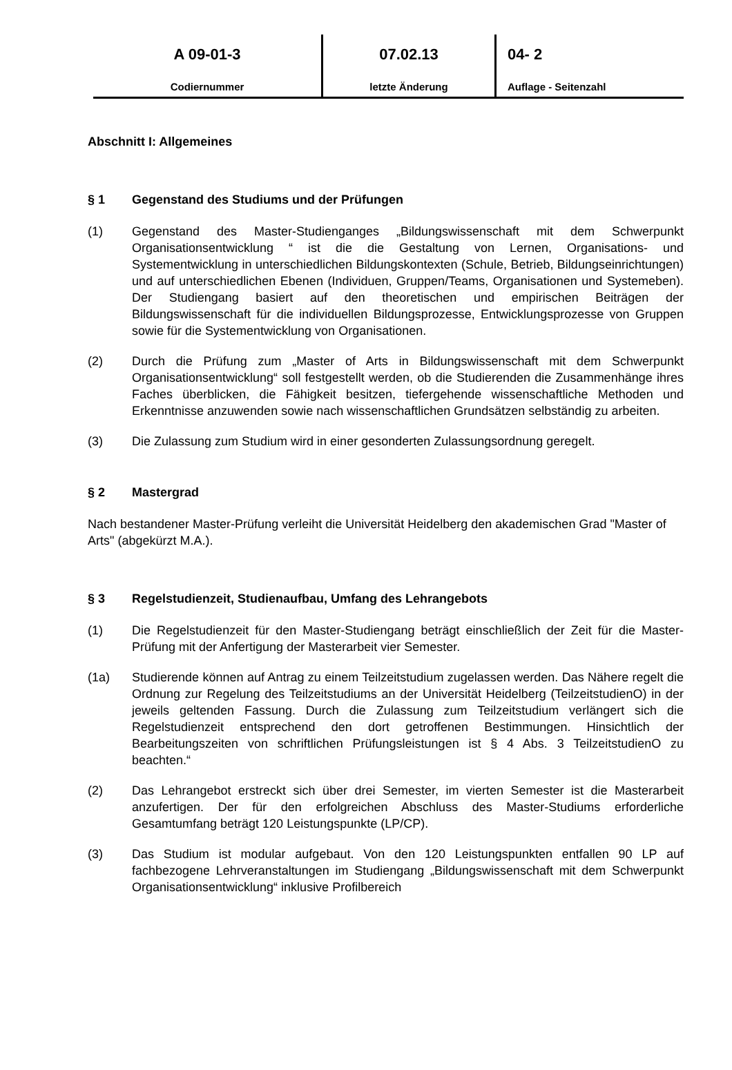A 09-01-3
Codiernummer
07.02.13
letzte Änderung
04- 2
Auflage - Seitenzahl
Abschnitt I: Allgemeines
§ 1 Gegenstand des Studiums und der Prüfungen
(1) Gegenstand des Master-Studienganges „Bildungswissenschaft mit dem Schwerpunkt Organisationsentwicklung “ ist die die Gestaltung von Lernen, Organisations- und Systementwicklung in unterschiedlichen Bildungskontexten (Schule, Betrieb, Bildungseinrichtungen) und auf unterschiedlichen Ebenen (Individuen, Gruppen/Teams, Organisationen und Systemeben). Der Studiengang basiert auf den theoretischen und empirischen Beiträgen der Bildungswissenschaft für die individuellen Bildungsprozesse, Entwicklungsprozesse von Gruppen sowie für die Systementwicklung von Organisationen.
(2) Durch die Prüfung zum „Master of Arts in Bildungswissenschaft mit dem Schwerpunkt Organisationsentwicklung“ soll festgestellt werden, ob die Studierenden die Zusammenhänge ihres Faches überblicken, die Fähigkeit besitzen, tiefergehende wissenschaftliche Methoden und Erkenntnisse anzuwenden sowie nach wissenschaftlichen Grundsätzen selbständig zu arbeiten.
(3) Die Zulassung zum Studium wird in einer gesonderten Zulassungsordnung geregelt.
§ 2 Mastergrad
Nach bestandener Master-Prüfung verleiht die Universität Heidelberg den akademischen Grad "Master of Arts" (abgekürzt M.A.).
§ 3 Regelstudienzeit, Studienaufbau, Umfang des Lehrangebots
(1) Die Regelstudienzeit für den Master-Studiengang beträgt einschließlich der Zeit für die Master-Prüfung mit der Anfertigung der Masterarbeit vier Semester.
(1a) Studierende können auf Antrag zu einem Teilzeitstudium zugelassen werden. Das Nähere regelt die Ordnung zur Regelung des Teilzeitstudiums an der Universität Heidelberg (TeilzeitstudienO) in der jeweils geltenden Fassung. Durch die Zulassung zum Teilzeitstudium verlängert sich die Regelstudienzeit entsprechend den dort getroffenen Bestimmungen. Hinsichtlich der Bearbeitungszeiten von schriftlichen Prüfungsleistungen ist § 4 Abs. 3 TeilzeitstudienO zu beachten.“
(2) Das Lehrangebot erstreckt sich über drei Semester, im vierten Semester ist die Masterarbeit anzufertigen. Der für den erfolgreichen Abschluss des Master-Studiums erforderliche Gesamtumfang beträgt 120 Leistungspunkte (LP/CP).
(3) Das Studium ist modular aufgebaut. Von den 120 Leistungspunkten entfallen 90 LP auf fachbezogene Lehrveranstaltungen im Studiengang „Bildungswissenschaft mit dem Schwerpunkt Organisationsentwicklung“ inklusive Profilbereich